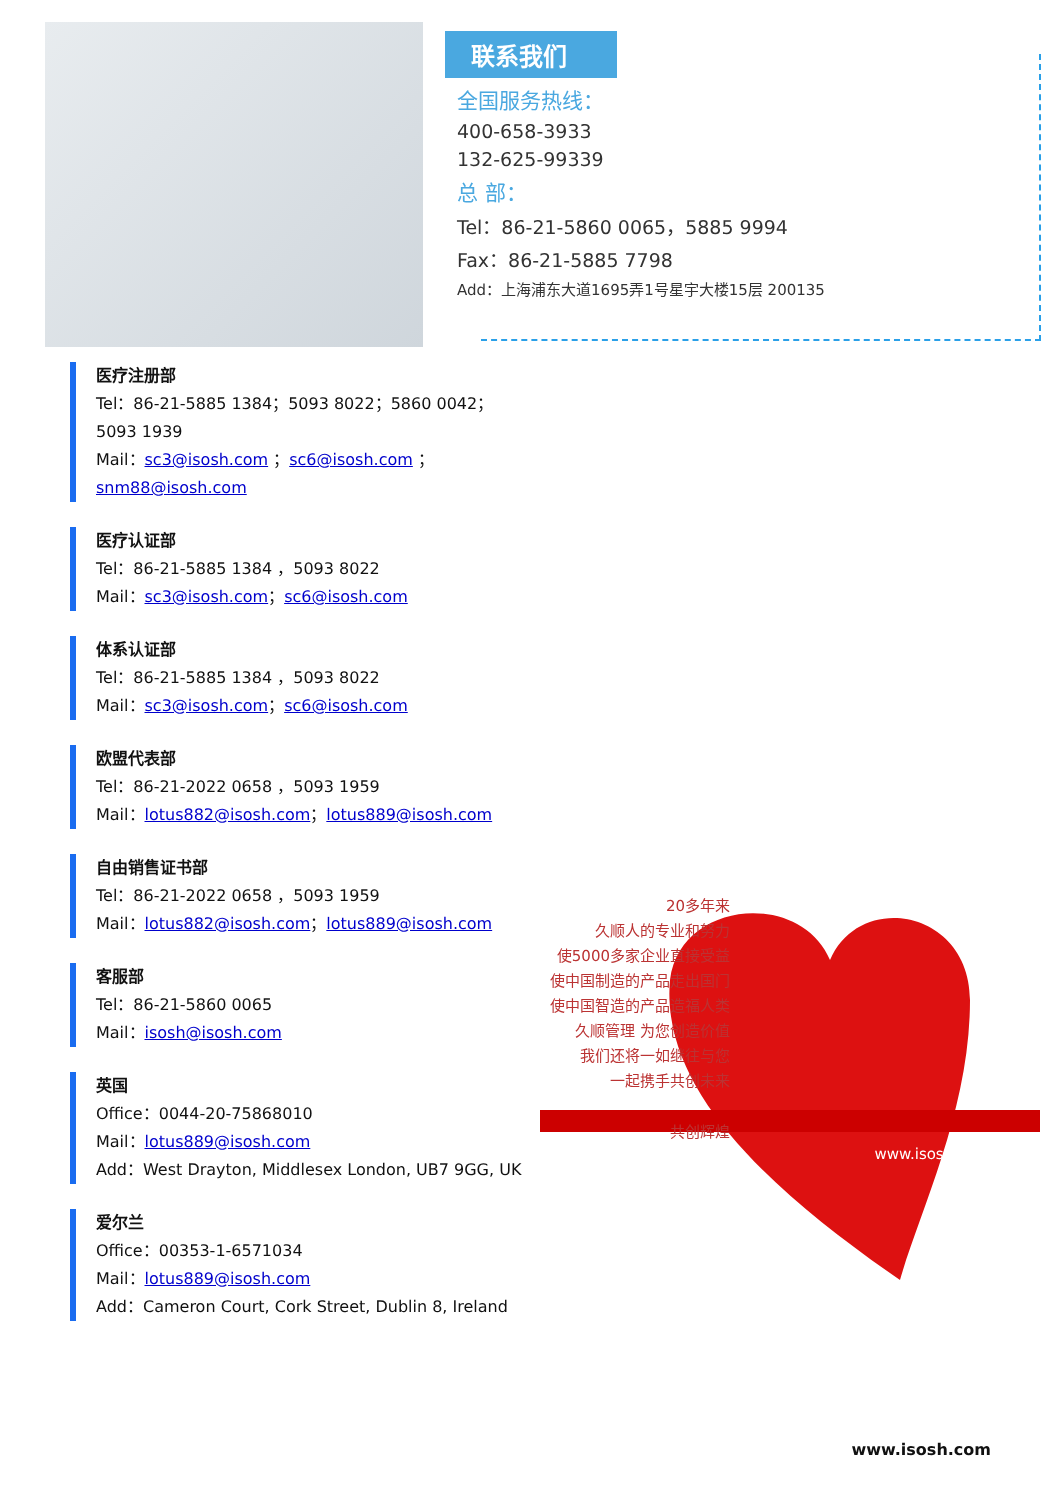联系我们
全国服务热线：
400-658-3933
132-625-99339
总 部：
Tel：86-21-5860 0065，5885 9994
Fax：86-21-5885 7798
Add：上海浦东大道1695弄1号星宇大楼15层 200135
医疗注册部
Tel：86-21-5885 1384；5093 8022；5860 0042；5093 1939
Mail：sc3@isosh.com ；sc6@isosh.com ；snm88@isosh.com
医疗认证部
Tel：86-21-5885 1384 ，5093 8022
Mail：sc3@isosh.com；sc6@isosh.com
体系认证部
Tel：86-21-5885 1384 ，5093 8022
Mail：sc3@isosh.com；sc6@isosh.com
欧盟代表部
Tel：86-21-2022 0658 ，5093 1959
Mail：lotus882@isosh.com；lotus889@isosh.com
自由销售证书部
Tel：86-21-2022 0658 ，5093 1959
Mail：lotus882@isosh.com；lotus889@isosh.com
客服部
Tel：86-21-5860 0065
Mail：isosh@isosh.com
英国
Office：0044-20-75868010
Mail：lotus889@isosh.com
Add：West Drayton, Middlesex London, UB7 9GG, UK
爱尔兰
Office：00353-1-6571034
Mail：lotus889@isosh.com
Add：Cameron Court, Cork Street, Dublin 8, Ireland
20多年来
久顺人的专业和努力
使5000多家企业直接受益
使中国制造的产品走出国门
使中国智造的产品造福人类
久顺管理 为您创造价值
我们还将一如继往与您
一起携手共创未来
共创辉煌
www.isosh.com
www.isosh.com